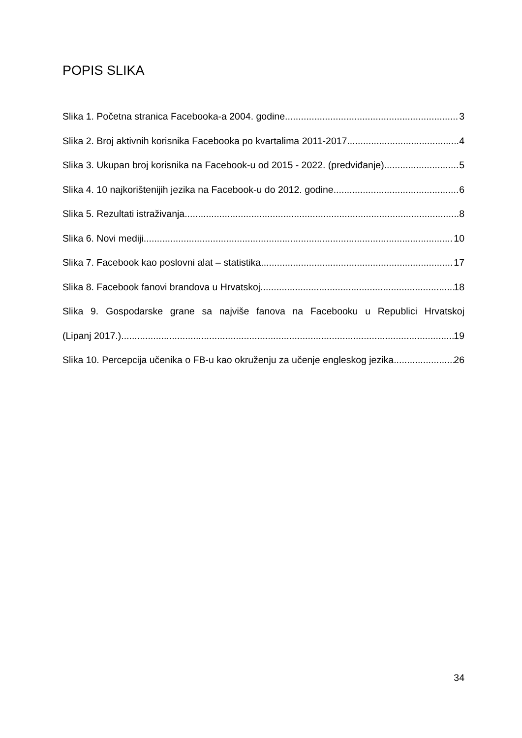POPIS SLIKA
Slika 1. Početna stranica Facebooka-a 2004. godine 3
Slika 2. Broj aktivnih korisnika Facebooka po kvartalima 2011-2017. 4
Slika 3. Ukupan broj korisnika na Facebook-u od 2015 - 2022. (predviđanje) 5
Slika 4. 10 najkorištenijih jezika na Facebook-u do 2012. godine 6
Slika 5. Rezultati istraživanja 8
Slika 6. Novi mediji 10
Slika 7. Facebook kao poslovni alat – statistika 17
Slika 8. Facebook fanovi brandova u Hrvatskoj 18
Slika 9. Gospodarske grane sa najviše fanova na Facebooku u Republici Hrvatskoj
(Lipanj 2017.) 19
Slika 10. Percepcija učenika o FB-u kao okruženju za učenje engleskog jezika 26
34